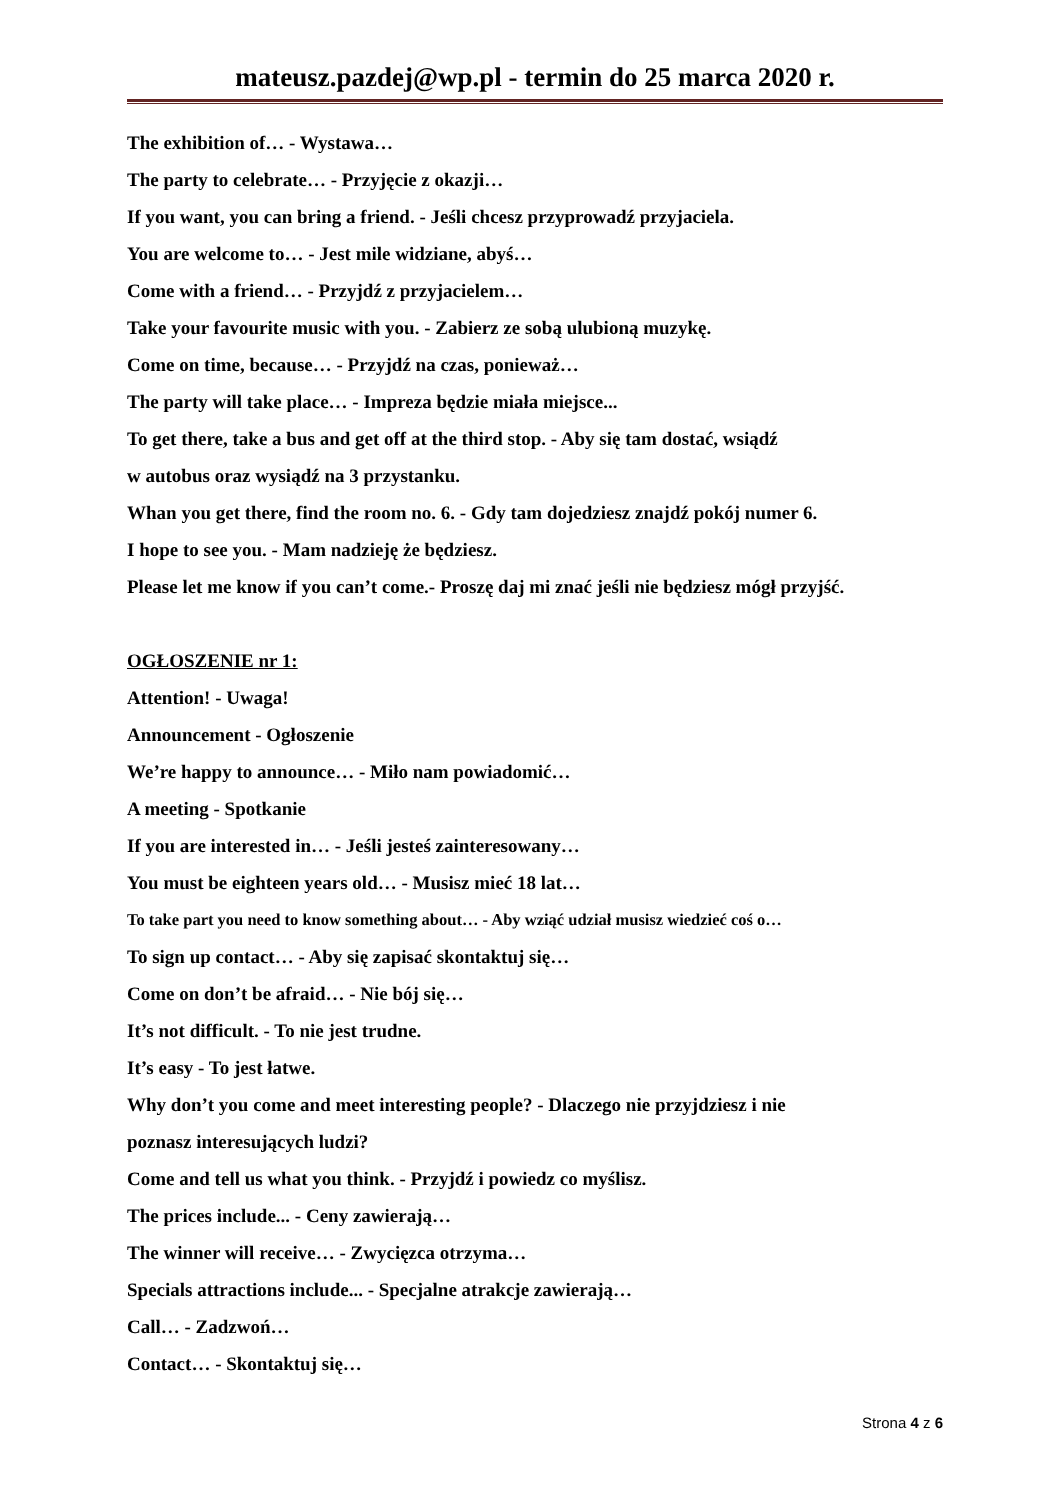mateusz.pazdej@wp.pl - termin do 25 marca 2020 r.
The exhibition of… - Wystawa…
The party to celebrate… - Przyjęcie z okazji…
If you want, you can bring a friend. - Jeśli chcesz przyprowadź przyjaciela.
You are welcome to… - Jest mile widziane, abyś…
Come with a friend… - Przyjdź z przyjacielem…
Take your favourite music with you. - Zabierz ze sobą ulubioną muzykę.
Come on time, because… - Przyjdź na czas, ponieważ…
The party will take place… - Impreza będzie miała miejsce...
To get there, take a bus and get off at the third stop. - Aby się tam dostać, wsiądź
w autobus oraz wysiądź na 3 przystanku.
Whan you get there, find the room no. 6. - Gdy tam dojedziesz znajdź pokój numer 6.
I hope to see you. - Mam nadzieję że będziesz.
Please let me know if you can’t come.- Proszę daj mi znać jeśli nie będziesz mógł przyjść.
OGŁOSZENIE nr 1:
Attention! - Uwaga!
Announcement - Ogłoszenie
We’re happy to announce… - Miło nam powiadomić…
A meeting - Spotkanie
If you are interested in… - Jeśli jesteś zainteresowany…
You must be eighteen years old… - Musisz mieć 18 lat…
To take part you need to know something about… - Aby wziąć udział musisz wiedzieć coś o…
To sign up contact… - Aby się zapisać skontaktuj się…
Come on don’t be afraid… - Nie bój się…
It’s not difficult. - To nie jest trudne.
It’s easy - To jest łatwe.
Why don’t you come and meet interesting people? - Dlaczego nie przyjdziesz i nie
poznasz interesujących ludzi?
Come and tell us what you think. - Przyjdź i powiedz co myślisz.
The prices include... - Ceny zawierają…
The winner will receive… - Zwycięzca otrzyma…
Specials attractions include... - Specjalne atrakcje zawierają…
Call… - Zadzwoń…
Contact… - Skontaktuj się…
Strona 4 z 6